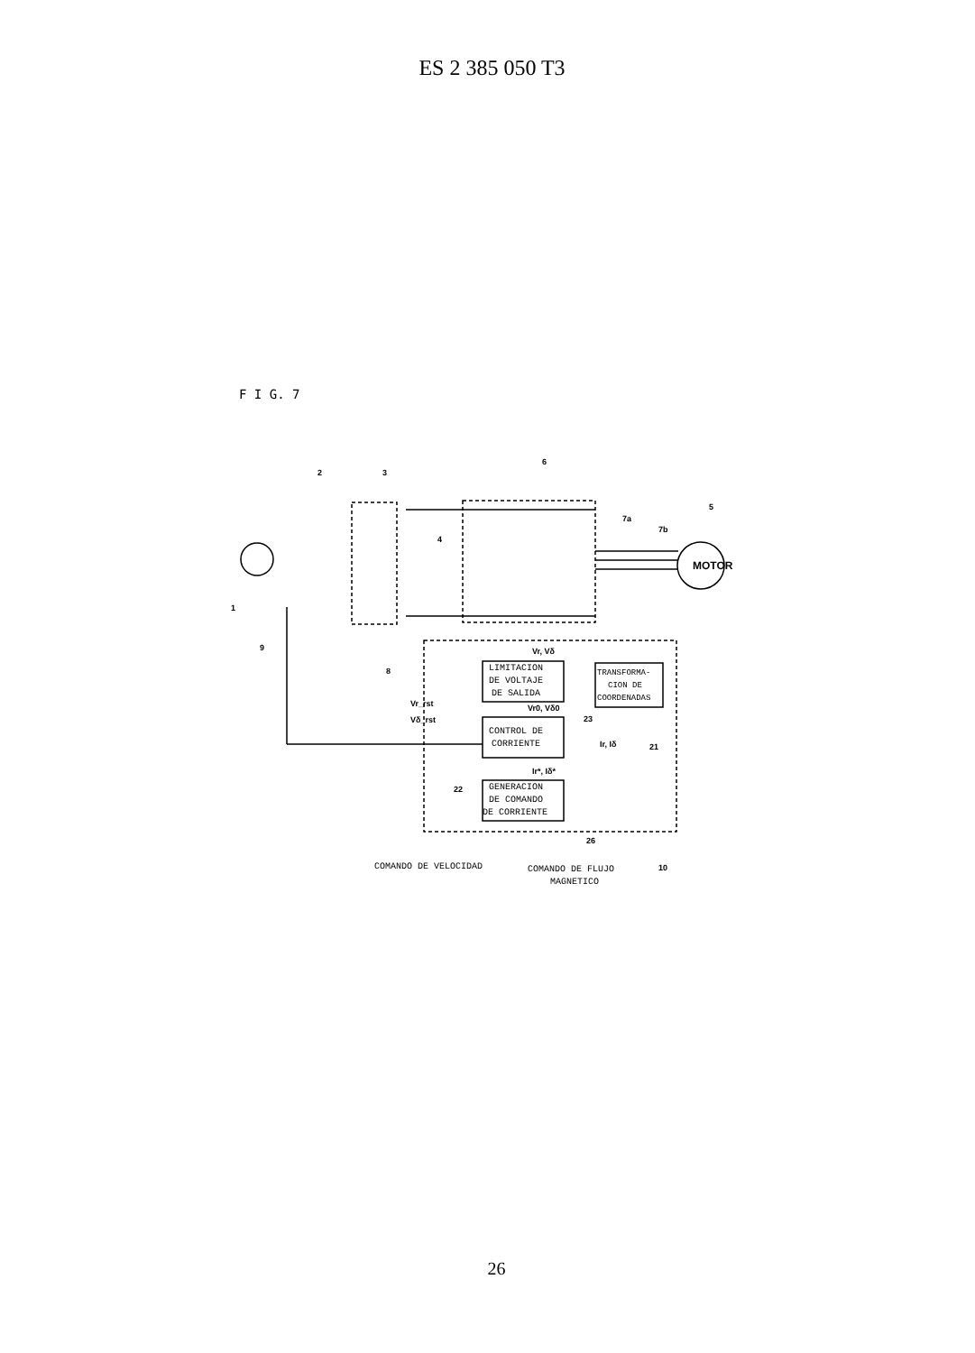ES 2 385 050 T3
F I G. 7
MOTOR
LIMITACION
DE VOLTAJE
DE SALIDA
CONTROL DE
CORRIENTE
GENERACION
DE COMANDO
DE CORRIENTE
TRANSFORMA-
CION DE
COORDENADAS
COMANDO DE VELOCIDAD
COMANDO DE FLUJO
MAGNETICO
1
2
3
4
5
6
7a
7b
8
9
10
21
22
23
26
Vr, Vδ
Vr0, Vδ0
Ir, Iδ
Ir*, Iδ*
Vr_rst
Vδ_rst
26